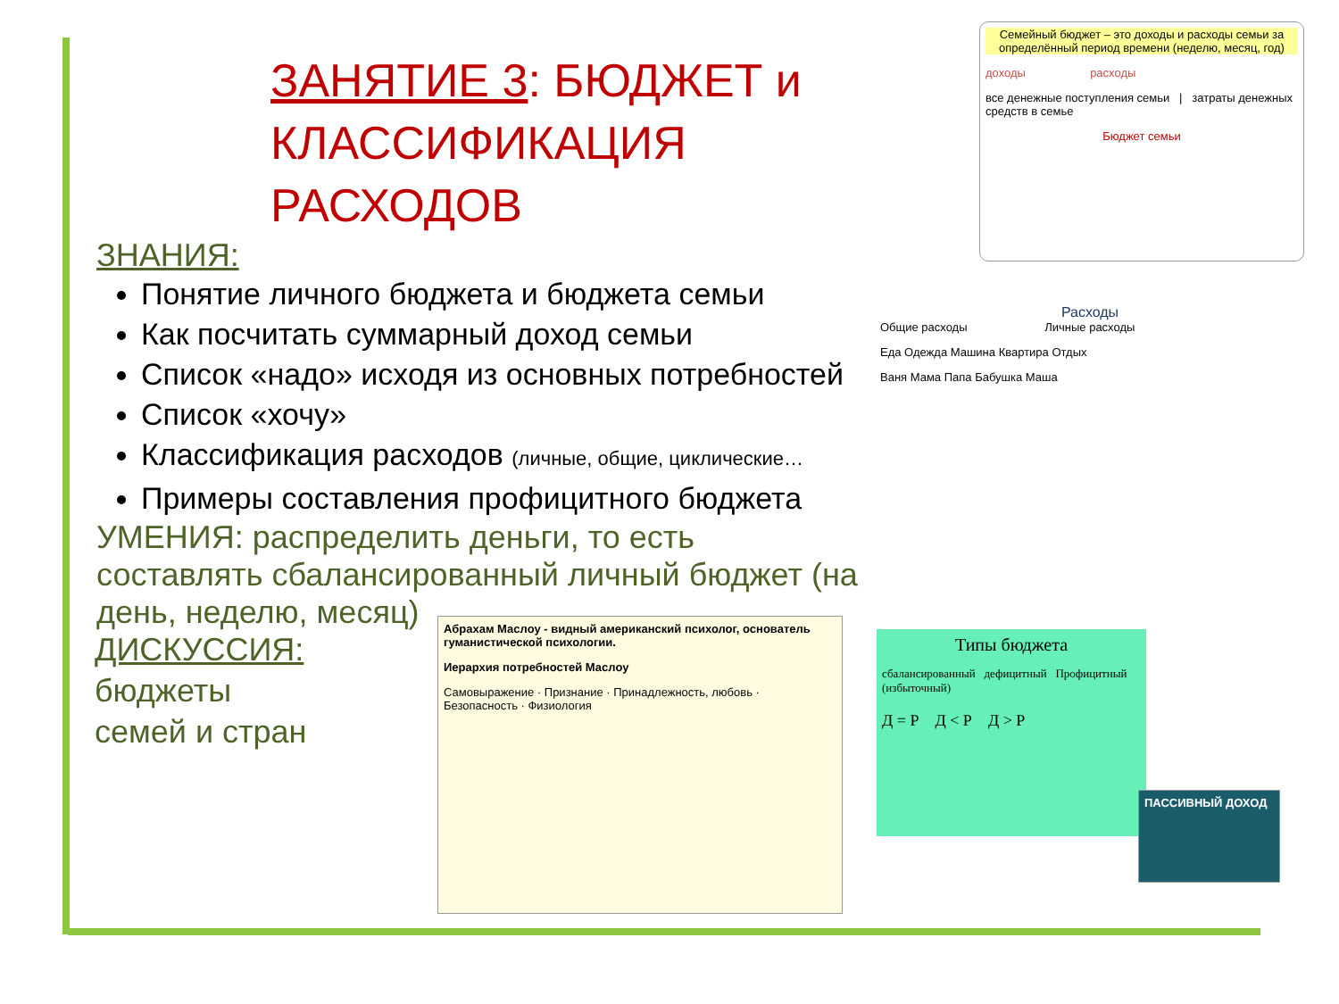ЗАНЯТИЕ 3: БЮДЖЕТ и КЛАССИФИКАЦИЯ РАСХОДОВ
ЗНАНИЯ:
Понятие личного бюджета и бюджета семьи
Как посчитать суммарный доход семьи
Список «надо» исходя из основных потребностей
Список «хочу»
Классификация расходов (личные, общие, циклические…
Примеры составления профицитного бюджета
УМЕНИЯ: распределить деньги, то есть составлять сбалансированный личный бюджет (на день, неделю, месяц)
ДИСКУССИЯ:
бюджеты
семей и стран
Семейный бюджет – это доходы и расходы семьи за определённый период времени (неделю, месяц, год)
доходы расходы
все денежные поступления семьи | затраты денежных средств в семье
Бюджет семьи
Расходы
Общие расходы Личные расходы
Еда Одежда Машина Квартира Отдых
Ваня Мама Папа Бабушка Маша
Абрахам Маслоу - видный американский психолог, основатель гуманистической психологии.
Иерархия потребностей Маслоу
Самовыражение · Признание · Принадлежность, любовь · Безопасность · Физиология
Типы бюджета
сбалансированный дефицитный Профицитный (избыточный)
Д = Р Д < Р Д > Р
ПАССИВНЫЙ ДОХОД